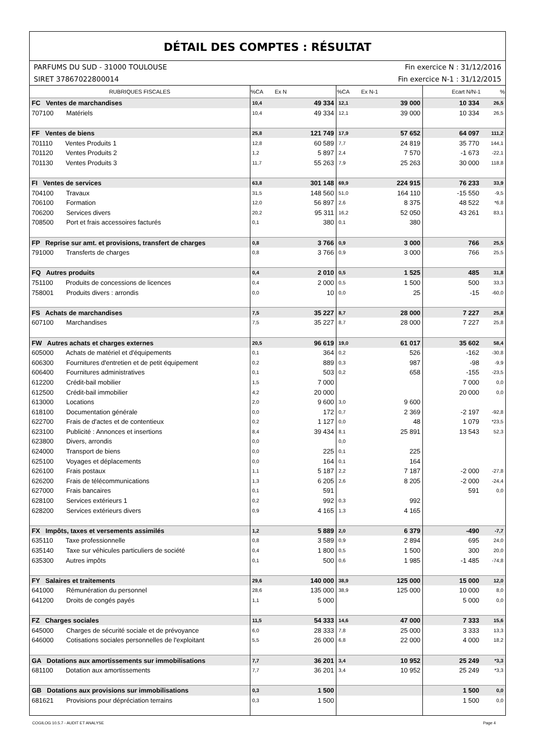DÉTAIL DES COMPTES : RÉSULTAT
PARFUMS DU SUD - 31000 TOULOUSE Fin exercice N : 31/12/2016
SIRET 37867022800014 Fin exercice N-1 : 31/12/2015
| RUBRIQUES FISCALES | %CA | Ex N | %CA | Ex N-1 | Ecart N/N-1 | % |
| --- | --- | --- | --- | --- | --- | --- |
| FC Ventes de marchandises | 10,4 | 49 334 | 12,1 | 39 000 | 10 334 | 26,5 |
| 707100 Matériels | 10,4 | 49 334 | 12,1 | 39 000 | 10 334 | 26,5 |
| FF Ventes de biens | 25,8 | 121 749 | 17,9 | 57 652 | 64 097 | 111,2 |
| 701110 Ventes Produits 1 | 12,8 | 60 589 | 7,7 | 24 819 | 35 770 | 144,1 |
| 701120 Ventes Produits 2 | 1,2 | 5 897 | 2,4 | 7 570 | -1 673 | -22,1 |
| 701130 Ventes Produits 3 | 11,7 | 55 263 | 7,9 | 25 263 | 30 000 | 118,8 |
| FI Ventes de services | 63,8 | 301 148 | 69,9 | 224 915 | 76 233 | 33,9 |
| 704100 Travaux | 31,5 | 148 560 | 51,0 | 164 110 | -15 550 | -9,5 |
| 706100 Formation | 12,0 | 56 897 | 2,6 | 8 375 | 48 522 | *6,8 |
| 706200 Services divers | 20,2 | 95 311 | 16,2 | 52 050 | 43 261 | 83,1 |
| 708500 Port et frais accessoires facturés | 0,1 | 380 | 0,1 | 380 | | |
| FP Reprise sur amt. et provisions, transfert de charges | 0,8 | 3 766 | 0,9 | 3 000 | 766 | 25,5 |
| 791000 Transferts de charges | 0,8 | 3 766 | 0,9 | 3 000 | 766 | 25,5 |
| FQ Autres produits | 0,4 | 2 010 | 0,5 | 1 525 | 485 | 31,8 |
| 751100 Produits de concessions de licences | 0,4 | 2 000 | 0,5 | 1 500 | 500 | 33,3 |
| 758001 Produits divers : arrondis | 0,0 | 10 | 0,0 | 25 | -15 | -60,0 |
| FS Achats de marchandises | 7,5 | 35 227 | 8,7 | 28 000 | 7 227 | 25,8 |
| 607100 Marchandises | 7,5 | 35 227 | 8,7 | 28 000 | 7 227 | 25,8 |
| FW Autres achats et charges externes | 20,5 | 96 619 | 19,0 | 61 017 | 35 602 | 58,4 |
| 605000 Achats de matériel et d'équipements | 0,1 | 364 | 0,2 | 526 | -162 | -30,8 |
| 606300 Fournitures d'entretien et de petit équipement | 0,2 | 889 | 0,3 | 987 | -98 | -9,9 |
| 606400 Fournitures administratives | 0,1 | 503 | 0,2 | 658 | -155 | -23,5 |
| 612200 Crédit-bail mobilier | 1,5 | 7 000 | | | 7 000 | 0,0 |
| 612500 Crédit-bail immobilier | 4,2 | 20 000 | | | 20 000 | 0,0 |
| 613000 Locations | 2,0 | 9 600 | 3,0 | 9 600 | | |
| 618100 Documentation générale | 0,0 | 172 | 0,7 | 2 369 | -2 197 | -92,8 |
| 622700 Frais de d'actes et de contentieux | 0,2 | 1 127 | 0,0 | 48 | 1 079 | *23,5 |
| 623100 Publicité : Annonces et insertions | 8,4 | 39 434 | 8,1 | 25 891 | 13 543 | 52,3 |
| 623800 Divers, arrondis | 0,0 | | 0,0 | | | |
| 624000 Transport de biens | 0,0 | 225 | 0,1 | 225 | | |
| 625100 Voyages et déplacements | 0,0 | 164 | 0,1 | 164 | | |
| 626100 Frais postaux | 1,1 | 5 187 | 2,2 | 7 187 | -2 000 | -27,8 |
| 626200 Frais de télécommunications | 1,3 | 6 205 | 2,6 | 8 205 | -2 000 | -24,4 |
| 627000 Frais bancaires | 0,1 | 591 | | | 591 | 0,0 |
| 628100 Services extérieurs 1 | 0,2 | 992 | 0,3 | 992 | | |
| 628200 Services extérieurs divers | 0,9 | 4 165 | 1,3 | 4 165 | | |
| FX Impôts, taxes et versements assimilés | 1,2 | 5 889 | 2,0 | 6 379 | -490 | -7,7 |
| 635110 Taxe professionnelle | 0,8 | 3 589 | 0,9 | 2 894 | 695 | 24,0 |
| 635140 Taxe sur véhicules particuliers de société | 0,4 | 1 800 | 0,5 | 1 500 | 300 | 20,0 |
| 635300 Autres impôts | 0,1 | 500 | 0,6 | 1 985 | -1 485 | -74,8 |
| FY Salaires et traitements | 29,6 | 140 000 | 38,9 | 125 000 | 15 000 | 12,0 |
| 641000 Rémunération du personnel | 28,6 | 135 000 | 38,9 | 125 000 | 10 000 | 8,0 |
| 641200 Droits de congés payés | 1,1 | 5 000 | | | 5 000 | 0,0 |
| FZ Charges sociales | 11,5 | 54 333 | 14,6 | 47 000 | 7 333 | 15,6 |
| 645000 Charges de sécurité sociale et de prévoyance | 6,0 | 28 333 | 7,8 | 25 000 | 3 333 | 13,3 |
| 646000 Cotisations sociales personnelles de l'exploitant | 5,5 | 26 000 | 6,8 | 22 000 | 4 000 | 18,2 |
| GA Dotations aux amortissements sur immobilisations | 7,7 | 36 201 | 3,4 | 10 952 | 25 249 | *3,3 |
| 681100 Dotation aux amortissements | 7,7 | 36 201 | 3,4 | 10 952 | 25 249 | *3,3 |
| GB Dotations aux provisions sur immobilisations | 0,3 | 1 500 | | | 1 500 | 0,0 |
| 681621 Provisions pour dépréciation terrains | 0,3 | 1 500 | | | 1 500 | 0,0 |
COGILOG 10.5.7 - AUDIT ET ANALYSE Page 4